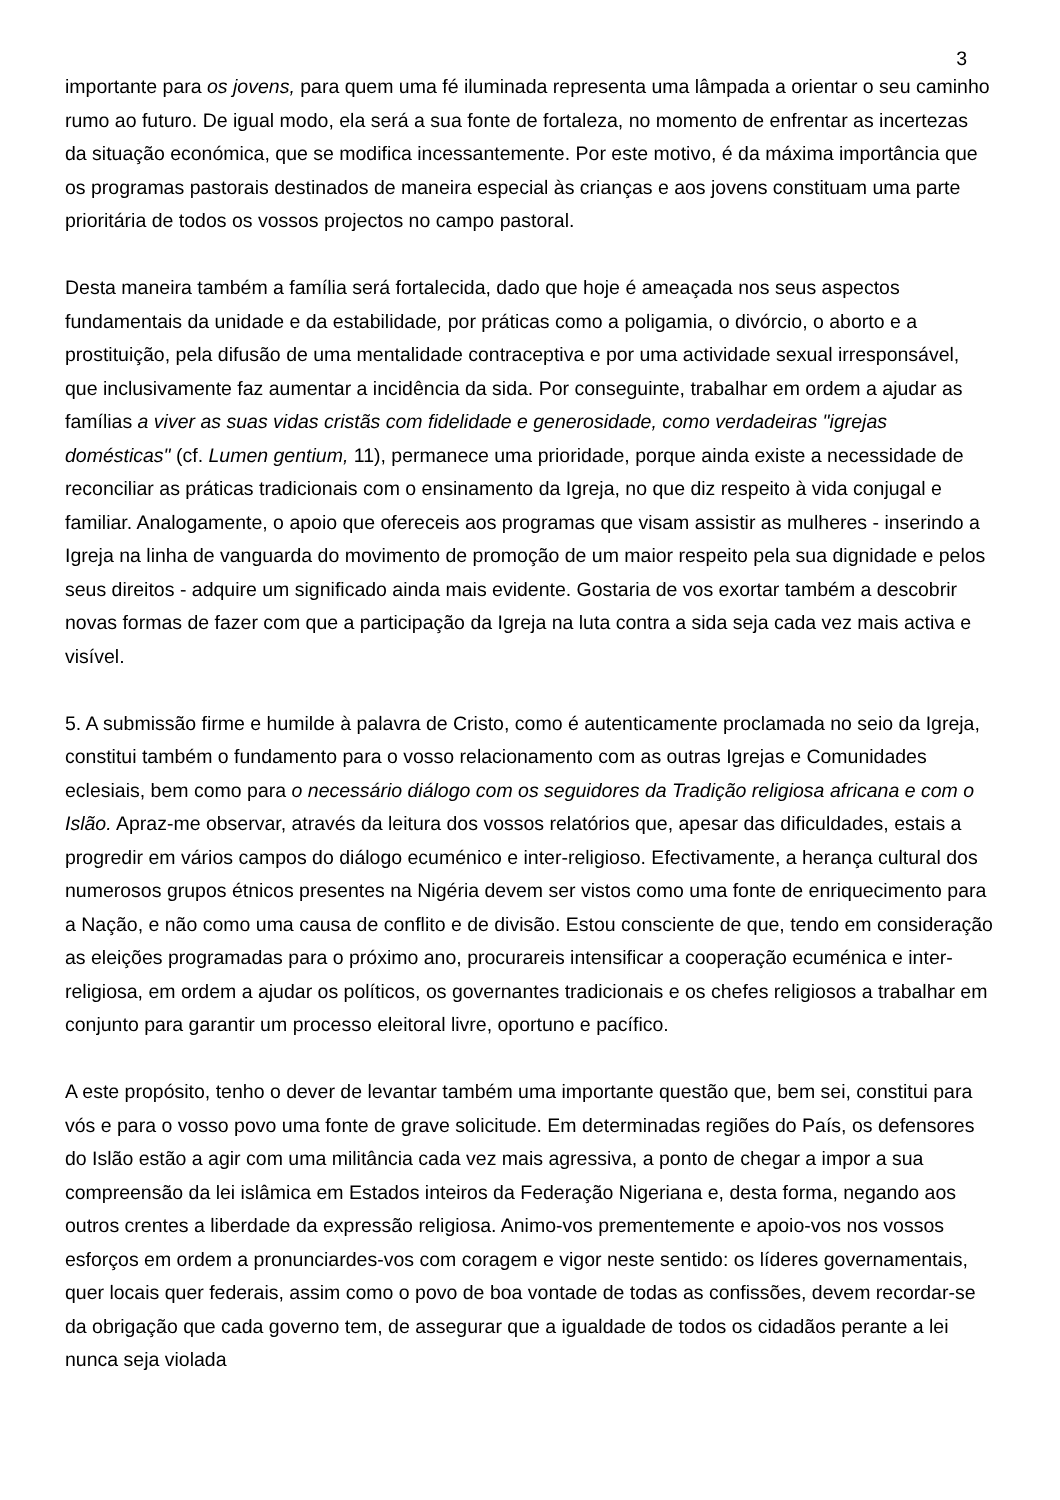3
importante para os jovens, para quem uma fé iluminada representa uma lâmpada a orientar o seu caminho rumo ao futuro. De igual modo, ela será a sua fonte de fortaleza, no momento de enfrentar as incertezas da situação económica, que se modifica incessantemente. Por este motivo, é da máxima importância que os programas pastorais destinados de maneira especial às crianças e aos jovens constituam uma parte prioritária de todos os vossos projectos no campo pastoral.
Desta maneira também a família será fortalecida, dado que hoje é ameaçada nos seus aspectos fundamentais da unidade e da estabilidade, por práticas como a poligamia, o divórcio, o aborto e a prostituição, pela difusão de uma mentalidade contraceptiva e por uma actividade sexual irresponsável, que inclusivamente faz aumentar a incidência da sida. Por conseguinte, trabalhar em ordem a ajudar as famílias a viver as suas vidas cristãs com fidelidade e generosidade, como verdadeiras "igrejas domésticas" (cf. Lumen gentium, 11), permanece uma prioridade, porque ainda existe a necessidade de reconciliar as práticas tradicionais com o ensinamento da Igreja, no que diz respeito à vida conjugal e familiar. Analogamente, o apoio que ofereceis aos programas que visam assistir as mulheres - inserindo a Igreja na linha de vanguarda do movimento de promoção de um maior respeito pela sua dignidade e pelos seus direitos - adquire um significado ainda mais evidente. Gostaria de vos exortar também a descobrir novas formas de fazer com que a participação da Igreja na luta contra a sida seja cada vez mais activa e visível.
5. A submissão firme e humilde à palavra de Cristo, como é autenticamente proclamada no seio da Igreja, constitui também o fundamento para o vosso relacionamento com as outras Igrejas e Comunidades eclesiais, bem como para o necessário diálogo com os seguidores da Tradição religiosa africana e com o Islão. Apraz-me observar, através da leitura dos vossos relatórios que, apesar das dificuldades, estais a progredir em vários campos do diálogo ecuménico e inter-religioso. Efectivamente, a herança cultural dos numerosos grupos étnicos presentes na Nigéria devem ser vistos como uma fonte de enriquecimento para a Nação, e não como uma causa de conflito e de divisão. Estou consciente de que, tendo em consideração as eleições programadas para o próximo ano, procurareis intensificar a cooperação ecuménica e inter-religiosa, em ordem a ajudar os políticos, os governantes tradicionais e os chefes religiosos a trabalhar em conjunto para garantir um processo eleitoral livre, oportuno e pacífico.
A este propósito, tenho o dever de levantar também uma importante questão que, bem sei, constitui para vós e para o vosso povo uma fonte de grave solicitude. Em determinadas regiões do País, os defensores do Islão estão a agir com uma militância cada vez mais agressiva, a ponto de chegar a impor a sua compreensão da lei islâmica em Estados inteiros da Federação Nigeriana e, desta forma, negando aos outros crentes a liberdade da expressão religiosa. Animo-vos prementemente e apoio-vos nos vossos esforços em ordem a pronunciardes-vos com coragem e vigor neste sentido: os líderes governamentais, quer locais quer federais, assim como o povo de boa vontade de todas as confissões, devem recordar-se da obrigação que cada governo tem, de assegurar que a igualdade de todos os cidadãos perante a lei nunca seja violada